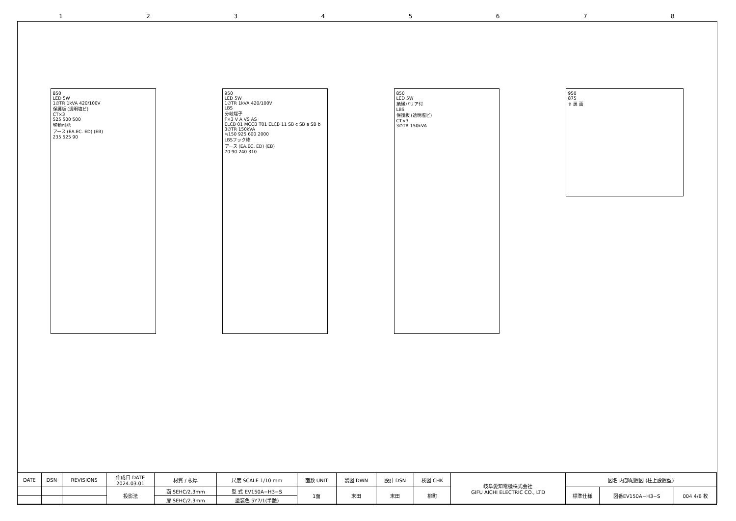12345678
850
LED 5W
1∅TR 1kVA 420/100V
保護板 (透明塩ビ)
CT×3
525 500 500
移動可能
アース (EA.EC. ED) (EB)
235 525 90
950
LED 5W
1∅TR 1kVA 420/100V
LBS
分岐端子
F×3 V A VS AS
ELCB 01 MCCB T01 ELCB 11 SB c SB a SB b
3∅TR 150kVA
≒150 925 600 2000
LBSフック棒
アース (EA.EC. ED) (EB)
70 90 240 310
850
LED 5W
絶縁バリア付
LBS
保護板 (透明塩ビ)
CT×3
3∅TR 150kVA
950
875
⇧ 扉 面
| DATE | DSN | REVISIONS | 作成日 DATE 2024.03.01 | 材質 / 板厚 | 尺度 SCALE 1/10 mm | 面数 UNIT | 製図 DWN | 設計 DSN | 検図 CHK | 岐阜愛知電機株式会社 GIFU AICHI ELECTRIC CO., LTD | 図名 内部配置図 (柱上設置型) | | |
| | | | 投影法 | 函 SEHC/2.3mm | 型 式 EV150A−H3−S | 1面 | 末田 | 末田 | 柳町 | | 標準仕様 | 図番EV150A−H3−S | 004 4/6 枚 |
| | | | | 扉 SEHC/2.3mm | 塗装色 5Y7/1(半艶) | | | | | | | | |